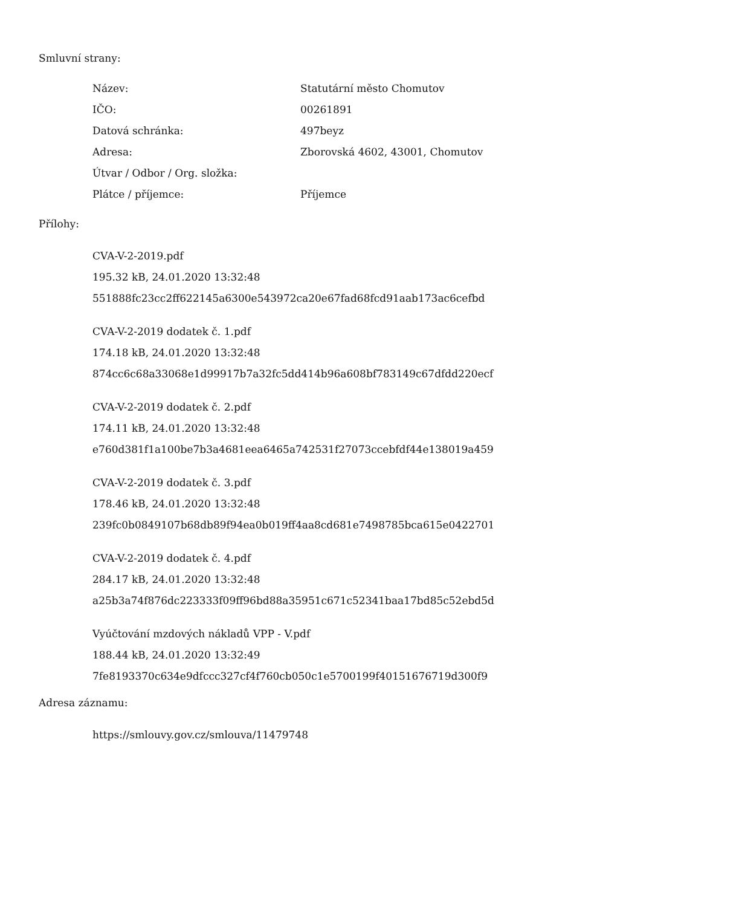Smluvní strany:
| Název: | Statutární město Chomutov |
| IČO: | 00261891 |
| Datová schránka: | 497beyz |
| Adresa: | Zborovská 4602, 43001, Chomutov |
| Útvar / Odbor / Org. složka: | |
| Plátce / příjemce: | Příjemce |
Přílohy:
CVA-V-2-2019.pdf
195.32 kB, 24.01.2020 13:32:48
551888fc23cc2ff622145a6300e543972ca20e67fad68fcd91aab173ac6cefbd
CVA-V-2-2019 dodatek č. 1.pdf
174.18 kB, 24.01.2020 13:32:48
874cc6c68a33068e1d99917b7a32fc5dd414b96a608bf783149c67dfdd220ecf
CVA-V-2-2019 dodatek č. 2.pdf
174.11 kB, 24.01.2020 13:32:48
e760d381f1a100be7b3a4681eea6465a742531f27073ccebfdf44e138019a459
CVA-V-2-2019 dodatek č. 3.pdf
178.46 kB, 24.01.2020 13:32:48
239fc0b0849107b68db89f94ea0b019ff4aa8cd681e7498785bca615e0422701
CVA-V-2-2019 dodatek č. 4.pdf
284.17 kB, 24.01.2020 13:32:48
a25b3a74f876dc223333f09ff96bd88a35951c671c52341baa17bd85c52ebd5d
Vyúčtování mzdových nákladů VPP - V.pdf
188.44 kB, 24.01.2020 13:32:49
7fe8193370c634e9dfccc327cf4f760cb050c1e5700199f40151676719d300f9
Adresa záznamu:
https://smlouvy.gov.cz/smlouva/11479748